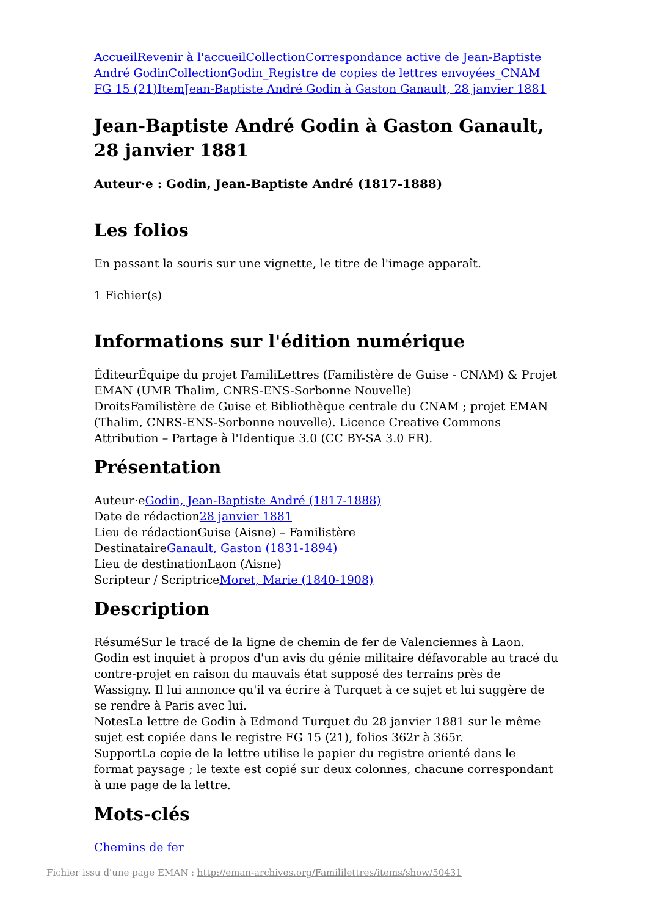Accueil Revenir à l'accueil Collection Correspondance active de Jean-Baptiste André Godin Collection Godin_Registre de copies de lettres envoyées_CNAM FG 15 (21) Item Jean-Baptiste André Godin à Gaston Ganault, 28 janvier 1881
Jean-Baptiste André Godin à Gaston Ganault, 28 janvier 1881
Auteur·e : Godin, Jean-Baptiste André (1817-1888)
Les folios
En passant la souris sur une vignette, le titre de l'image apparaît.
1 Fichier(s)
Informations sur l'édition numérique
ÉditeurÉquipe du projet FamiliLettres (Familistère de Guise - CNAM) & Projet EMAN (UMR Thalim, CNRS-ENS-Sorbonne Nouvelle)
DroitsFamilistère de Guise et Bibliothèque centrale du CNAM ; projet EMAN (Thalim, CNRS-ENS-Sorbonne nouvelle). Licence Creative Commons Attribution – Partage à l'Identique 3.0 (CC BY-SA 3.0 FR).
Présentation
Auteur·eGodin, Jean-Baptiste André (1817-1888)
Date de rédaction28 janvier 1881
Lieu de rédactionGuise (Aisne) – Familistère
DestinataireGanault, Gaston (1831-1894)
Lieu de destinationLaon (Aisne)
Scripteur / ScriptriceMoret, Marie (1840-1908)
Description
RésuméSur le tracé de la ligne de chemin de fer de Valenciennes à Laon. Godin est inquiet à propos d'un avis du génie militaire défavorable au tracé du contre-projet en raison du mauvais état supposé des terrains près de Wassigny. Il lui annonce qu'il va écrire à Turquet à ce sujet et lui suggère de se rendre à Paris avec lui.
NotesLa lettre de Godin à Edmond Turquet du 28 janvier 1881 sur le même sujet est copiée dans le registre FG 15 (21), folios 362r à 365r.
SupportLa copie de la lettre utilise le papier du registre orienté dans le format paysage ; le texte est copié sur deux colonnes, chacune correspondant à une page de la lettre.
Mots-clés
Chemins de fer
Fichier issu d'une page EMAN : http://eman-archives.org/Famililettres/items/show/50431